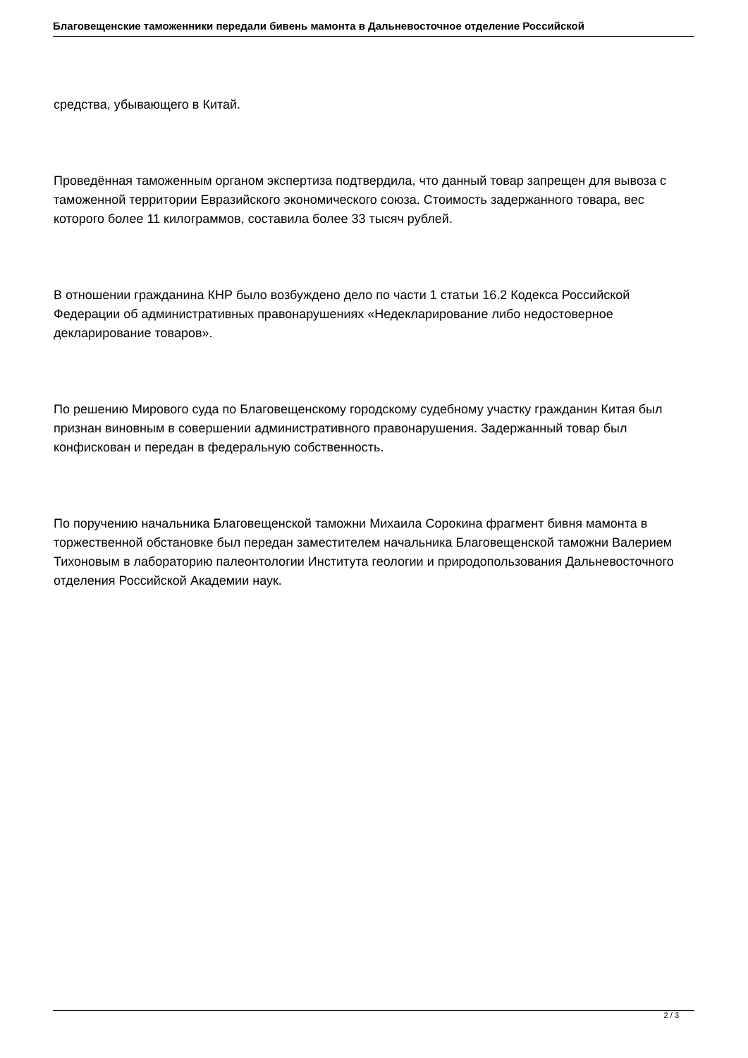Благовещенские таможенники передали бивень мамонта в Дальневосточное отделение Российской
средства, убывающего в Китай.
Проведённая таможенным органом экспертиза подтвердила, что данный товар запрещен для вывоза с таможенной территории Евразийского экономического союза. Стоимость задержанного товара, вес которого более 11 килограммов, составила более 33 тысяч рублей.
В отношении гражданина КНР было возбуждено дело по части 1 статьи 16.2 Кодекса Российской Федерации об административных правонарушениях «Недекларирование либо недостоверное декларирование товаров».
По решению Мирового суда по Благовещенскому городскому судебному участку гражданин Китая был признан виновным в совершении административного правонарушения. Задержанный товар был конфискован и передан в федеральную собственность.
По поручению начальника Благовещенской таможни Михаила Сорокина фрагмент бивня мамонта в торжественной обстановке был передан заместителем начальника Благовещенской таможни Валерием Тихоновым в лабораторию палеонтологии Института геологии и природопользования Дальневосточного отделения Российской Академии наук.
2 / 3